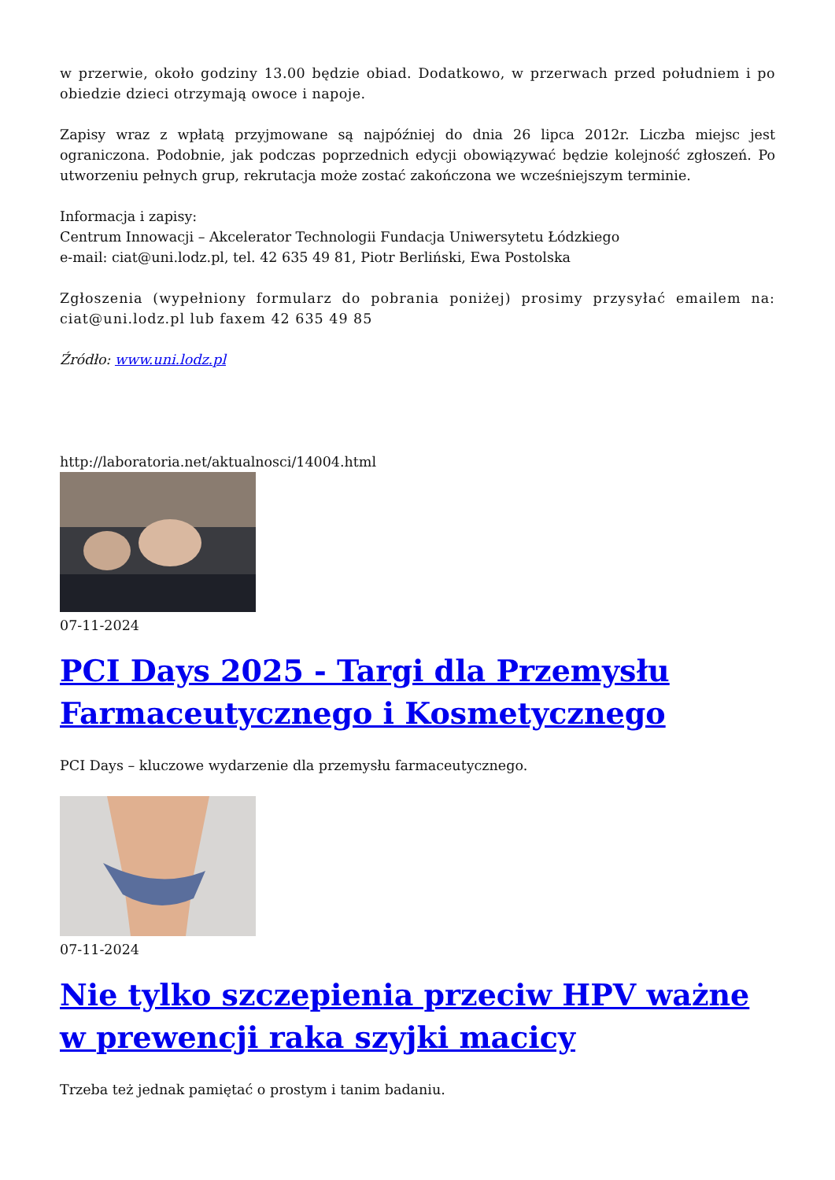w przerwie, około godziny 13.00 będzie obiad. Dodatkowo, w przerwach przed południem i po obiedzie dzieci otrzymają owoce i napoje.
Zapisy wraz z wpłatą przyjmowane są najpóźniej do dnia 26 lipca 2012r. Liczba miejsc jest ograniczona. Podobnie, jak podczas poprzednich edycji obowiązywać będzie kolejność zgłoszeń. Po utworzeniu pełnych grup, rekrutacja może zostać zakończona we wcześniejszym terminie.
Informacja i zapisy:
Centrum Innowacji – Akcelerator Technologii Fundacja Uniwersytetu Łódzkiego
e-mail: ciat@uni.lodz.pl, tel. 42 635 49 81, Piotr Berliński, Ewa Postolska
Zgłoszenia (wypełniony formularz do pobrania poniżej) prosimy przysyłać emailem na: ciat@uni.lodz.pl lub faxem 42 635 49 85
Źródło: www.uni.lodz.pl
http://laboratoria.net/aktualnosci/14004.html
07-11-2024
PCI Days 2025 - Targi dla Przemysłu Farmaceutycznego i Kosmetycznego
PCI Days – kluczowe wydarzenie dla przemysłu farmaceutycznego.
07-11-2024
Nie tylko szczepienia przeciw HPV ważne w prewencji raka szyjki macicy
Trzeba też jednak pamiętać o prostym i tanim badaniu.